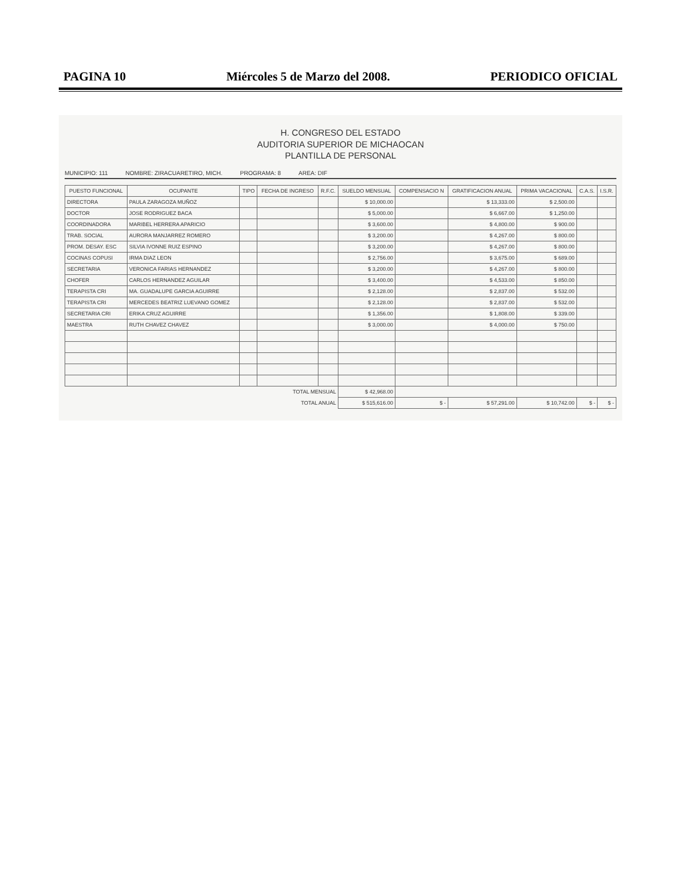PAGINA 10 Miércoles 5 de Marzo del 2008. PERIODICO OFICIAL
H. CONGRESO DEL ESTADO
AUDITORIA SUPERIOR DE MICHAOCAN
PLANTILLA DE PERSONAL
MUNICIPIO: 111 NOMBRE: ZIRACUARETIRO, MICH. PROGRAMA: 8 AREA: DIF
| PUESTO FUNCIONAL | OCUPANTE | TIPO | FECHA DE INGRESO | R.F.C. | SUELDO MENSUAL | COMPENSACIO N | GRATIFICACION ANUAL | PRIMA VACACIONAL | C.A.S. | I.S.R. |
| --- | --- | --- | --- | --- | --- | --- | --- | --- | --- | --- |
| DIRECTORA | PAULA ZARAGOZA MUÑOZ | | | | $ 10,000.00 | | $ 13,333.00 | $ 2,500.00 | | |
| DOCTOR | JOSE RODRIGUEZ BACA | | | | $ 5,000.00 | | $ 6,667.00 | $ 1,250.00 | | |
| COORDINADORA | MARIBEL HERRERA APARICIO | | | | $ 3,600.00 | | $ 4,800.00 | $ 900.00 | | |
| TRAB. SOCIAL | AURORA MANJARREZ ROMERO | | | | $ 3,200.00 | | $ 4,267.00 | $ 800.00 | | |
| PROM. DESAY. ESC | SILVIA IVONNE RUIZ ESPINO | | | | $ 3,200.00 | | $ 4,267.00 | $ 800.00 | | |
| COCINAS COPUSI | IRMA DIAZ LEON | | | | $ 2,756.00 | | $ 3,675.00 | $ 689.00 | | |
| SECRETARIA | VERONICA FARIAS HERNANDEZ | | | | $ 3,200.00 | | $ 4,267.00 | $ 800.00 | | |
| CHOFER | CARLOS HERNANDEZ AGUILAR | | | | $ 3,400.00 | | $ 4,533.00 | $ 850.00 | | |
| TERAPISTA CRI | MA. GUADALUPE GARCIA AGUIRRE | | | | $ 2,128.00 | | $ 2,837.00 | $ 532.00 | | |
| TERAPISTA CRI | MERCEDES BEATRIZ LUEVANO GOMEZ | | | | $ 2,128.00 | | $ 2,837.00 | $ 532.00 | | |
| SECRETARIA CRI | ERIKA CRUZ AGUIRRE | | | | $ 1,356.00 | | $ 1,808.00 | $ 339.00 | | |
| MAESTRA | RUTH CHAVEZ CHAVEZ | | | | $ 3,000.00 | | $ 4,000.00 | $ 750.00 | | |
| TOTAL MENSUAL | | | | | $ 42,968.00 | | | | | |
| TOTAL ANUAL | | | | | $ 515,616.00 | $ - | $ 57,291.00 | $ 10,742.00 | $ - | $ - |